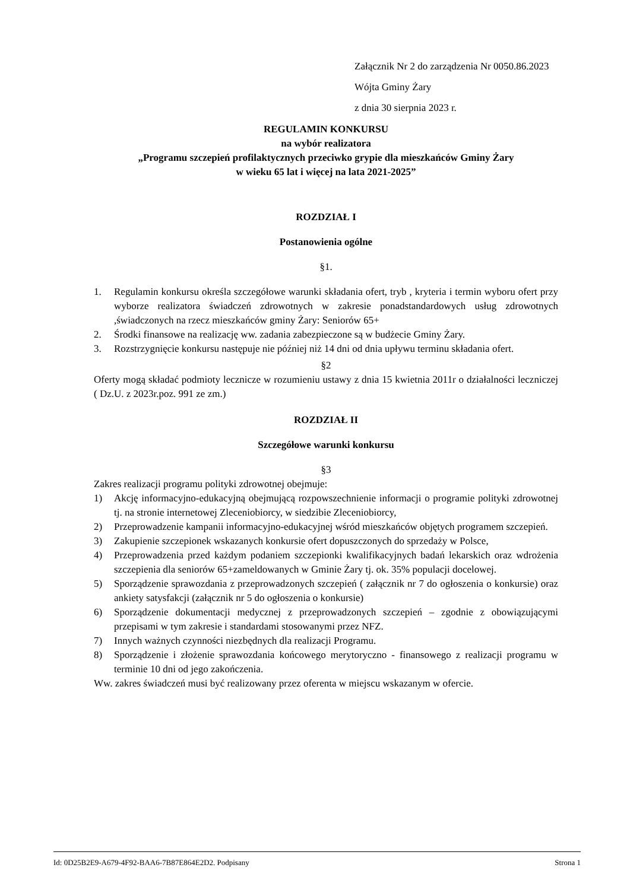Załącznik Nr 2 do zarządzenia Nr 0050.86.2023
Wójta Gminy Żary
z dnia 30 sierpnia 2023 r.
REGULAMIN KONKURSU
na wybór realizatora
„Programu szczepień profilaktycznych przeciwko grypie dla mieszkańców Gminy Żary
w wieku 65 lat i więcej na lata 2021-2025”
ROZDZIAŁ I
Postanowienia ogólne
§1.
1. Regulamin konkursu określa szczegółowe warunki składania ofert, tryb , kryteria i termin wyboru ofert przy wyborze realizatora świadczeń zdrowotnych w zakresie ponadstandardowych usług zdrowotnych ,świadczonych na rzecz mieszkańców gminy Żary: Seniorów 65+
2. Środki finansowe na realizację ww. zadania zabezpieczone są w budżecie Gminy Żary.
3. Rozstrzygnięcie konkursu następuje nie później niż 14 dni od dnia upływu terminu składania ofert.
§2
Oferty mogą składać podmioty lecznicze w rozumieniu ustawy z dnia 15 kwietnia 2011r o działalności leczniczej ( Dz.U. z 2023r.poz. 991 ze zm.)
ROZDZIAŁ II
Szczegółowe warunki konkursu
§3
Zakres realizacji programu polityki zdrowotnej obejmuje:
1) Akcję informacyjno-edukacyjną obejmującą rozpowszechnienie informacji o programie polityki zdrowotnej tj. na stronie internetowej Zleceniobiorcy, w siedzibie Zleceniobiorcy,
2) Przeprowadzenie kampanii informacyjno-edukacyjnej wśród mieszkańców objętych programem szczepień.
3) Zakupienie szczepionek wskazanych konkursie ofert dopuszczonych do sprzedaży w Polsce,
4) Przeprowadzenia przed każdym podaniem szczepionki kwalifikacyjnych badań lekarskich oraz wdrożenia szczepienia dla seniorów 65+zameldowanych w Gminie Żary tj. ok. 35% populacji docelowej.
5) Sporządzenie sprawozdania z przeprowadzonych szczepień ( załącznik nr 7 do ogłoszenia o konkursie) oraz ankiety satysfakcji (załącznik nr 5 do ogłoszenia o konkursie)
6) Sporządzenie dokumentacji medycznej z przeprowadzonych szczepień – zgodnie z obowiązującymi przepisami w tym zakresie i standardami stosowanymi przez NFZ.
7) Innych ważnych czynności niezbędnych dla realizacji Programu.
8) Sporządzenie i złożenie sprawozdania końcowego merytoryczno - finansowego z realizacji programu w terminie 10 dni od jego zakończenia.
Ww. zakres świadczeń musi być realizowany przez oferenta w miejscu wskazanym w ofercie.
Id: 0D25B2E9-A679-4F92-BAA6-7B87E864E2D2. Podpisany Strona 1